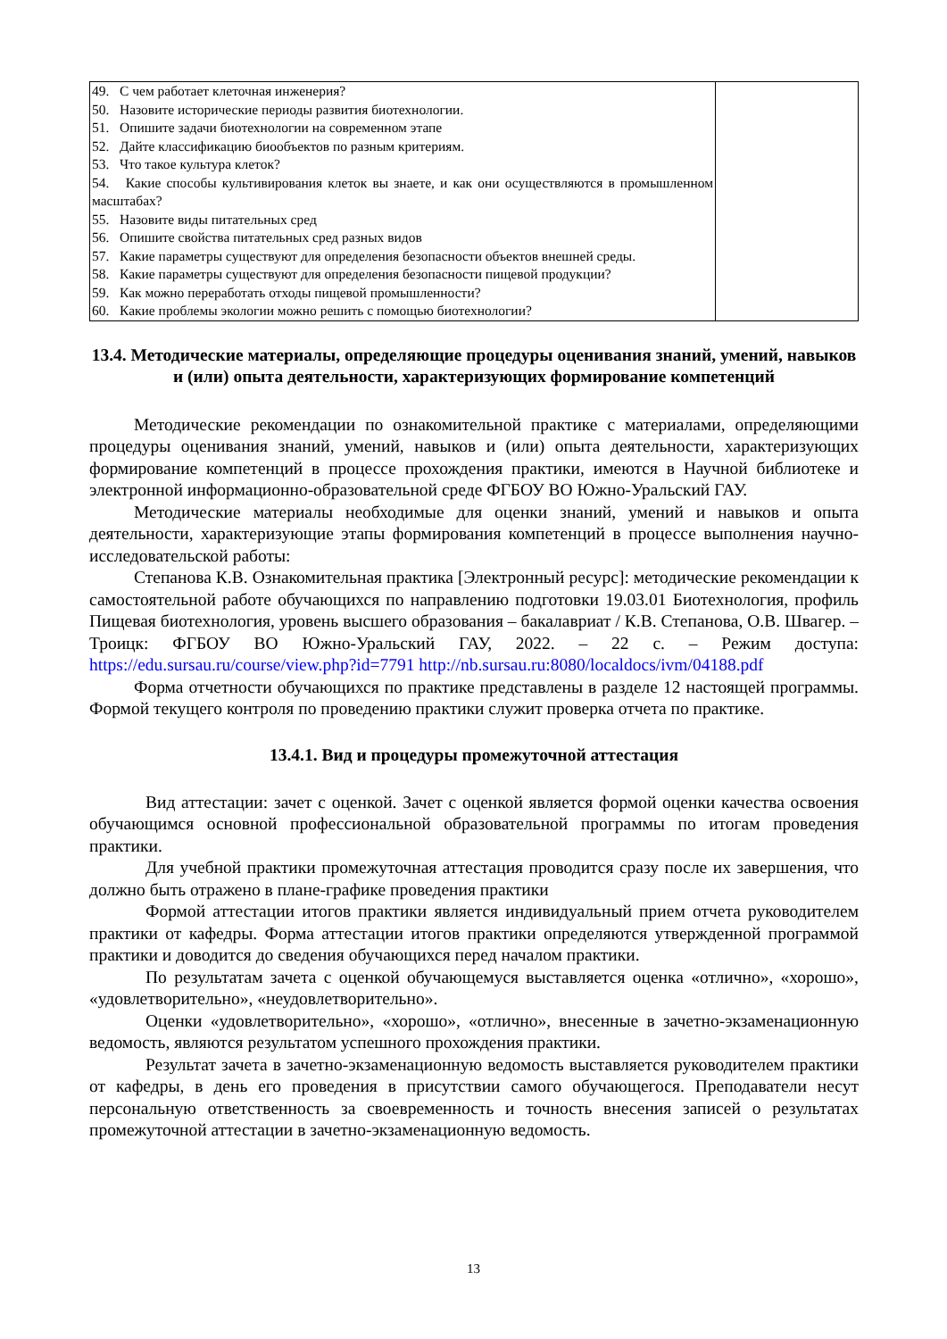| 49. С чем работает клеточная инженерия? 50. Назовите исторические периоды развития биотехнологии. 51. Опишите задачи биотехнологии на современном этапе 52. Дайте классификацию биообъектов по разным критериям. 53. Что такое культура клеток? 54. Какие способы культивирования клеток вы знаете, и как они осуществляются в промышленном масштабах? 55. Назовите виды питательных сред 56. Опишите свойства питательных сред разных видов 57. Какие параметры существуют для определения безопасности объектов внешней среды. 58. Какие параметры существуют для определения безопасности пищевой продукции? 59. Как можно переработать отходы пищевой промышленности? 60. Какие проблемы экологии можно решить с помощью биотехнологии? | |
13.4. Методические материалы, определяющие процедуры оценивания знаний, умений, навыков и (или) опыта деятельности, характеризующих формирование компетенций
Методические рекомендации по ознакомительной практике с материалами, определяющими процедуры оценивания знаний, умений, навыков и (или) опыта деятельности, характеризующих формирование компетенций в процессе прохождения практики, имеются в Научной библиотеке и электронной информационно-образовательной среде ФГБОУ ВО Южно-Уральский ГАУ.
Методические материалы необходимые для оценки знаний, умений и навыков и опыта деятельности, характеризующие этапы формирования компетенций в процессе выполнения научно-исследовательской работы:
Степанова К.В. Ознакомительная практика [Электронный ресурс]: методические рекомендации к самостоятельной работе обучающихся по направлению подготовки 19.03.01 Биотехнология, профиль Пищевая биотехнология, уровень высшего образования – бакалавриат / К.В. Степанова, О.В. Швагер. – Троицк: ФГБОУ ВО Южно-Уральский ГАУ, 2022. – 22 с. – Режим доступа: https://edu.sursau.ru/course/view.php?id=7791 http://nb.sursau.ru:8080/localdocs/ivm/04188.pdf
Форма отчетности обучающихся по практике представлены в разделе 12 настоящей программы. Формой текущего контроля по проведению практики служит проверка отчета по практике.
13.4.1. Вид и процедуры промежуточной аттестация
Вид аттестации: зачет с оценкой. Зачет с оценкой является формой оценки качества освоения обучающимся основной профессиональной образовательной программы по итогам проведения практики.
Для учебной практики промежуточная аттестация проводится сразу после их завершения, что должно быть отражено в плане-графике проведения практики
Формой аттестации итогов практики является индивидуальный прием отчета руководителем практики от кафедры. Форма аттестации итогов практики определяются утвержденной программой практики и доводится до сведения обучающихся перед началом практики.
По результатам зачета с оценкой обучающемуся выставляется оценка «отлично», «хорошо», «удовлетворительно», «неудовлетворительно».
Оценки «удовлетворительно», «хорошо», «отлично», внесенные в зачетно-экзаменационную ведомость, являются результатом успешного прохождения практики.
Результат зачета в зачетно-экзаменационную ведомость выставляется руководителем практики от кафедры, в день его проведения в присутствии самого обучающегося. Преподаватели несут персональную ответственность за своевременность и точность внесения записей о результатах промежуточной аттестации в зачетно-экзаменационную ведомость.
13